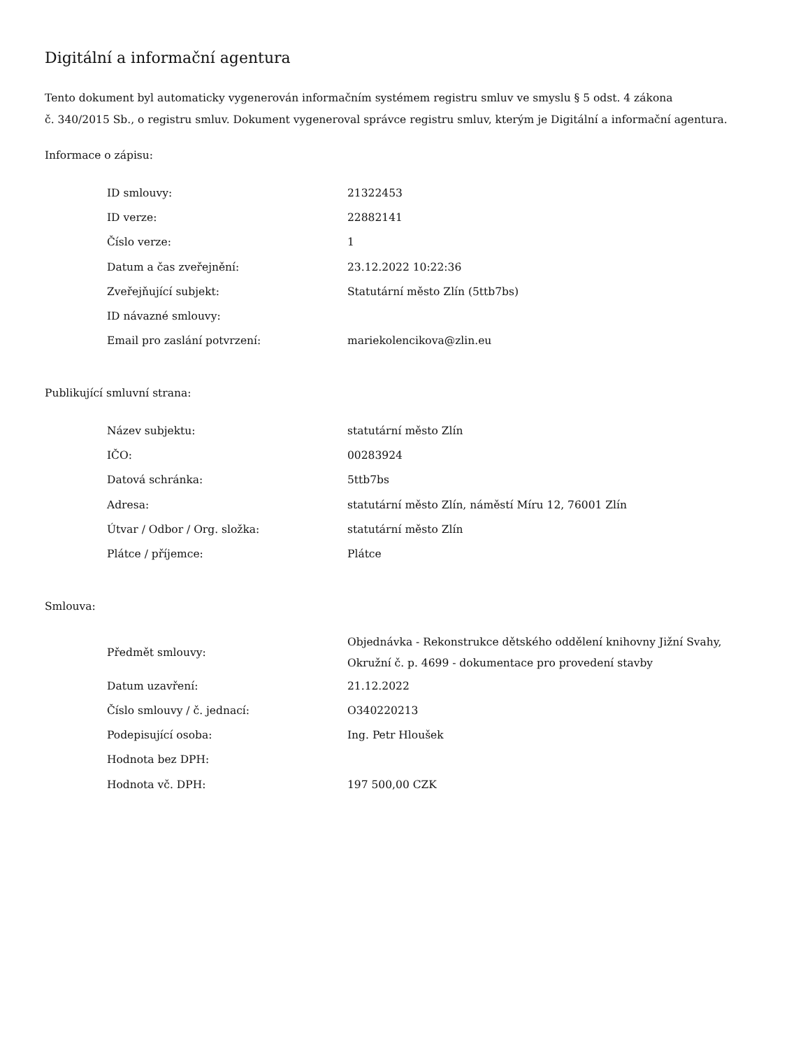Digitální a informační agentura
Tento dokument byl automaticky vygenerován informačním systémem registru smluv ve smyslu § 5 odst. 4 zákona
č. 340/2015 Sb., o registru smluv. Dokument vygeneroval správce registru smluv, kterým je Digitální a informační agentura.
Informace o zápisu:
| ID smlouvy: | 21322453 |
| ID verze: | 22882141 |
| Číslo verze: | 1 |
| Datum a čas zveřejnění: | 23.12.2022 10:22:36 |
| Zveřejňující subjekt: | Statutární město Zlín (5ttb7bs) |
| ID návazné smlouvy: | |
| Email pro zaslání potvrzení: | mariekolencikova@zlin.eu |
Publikující smluvní strana:
| Název subjektu: | statutární město Zlín |
| IČO: | 00283924 |
| Datová schránka: | 5ttb7bs |
| Adresa: | statutární město Zlín, náměstí Míru 12, 76001 Zlín |
| Útvar / Odbor / Org. složka: | statutární město Zlín |
| Plátce / příjemce: | Plátce |
Smlouva:
| Předmět smlouvy: | Objednávka - Rekonstrukce dětského oddělení knihovny Jižní Svahy, Okružní č. p. 4699 - dokumentace pro provedení stavby |
| Datum uzavření: | 21.12.2022 |
| Číslo smlouvy / č. jednací: | O340220213 |
| Podepisující osoba: | Ing. Petr Hloušek |
| Hodnota bez DPH: | |
| Hodnota vč. DPH: | 197 500,00 CZK |